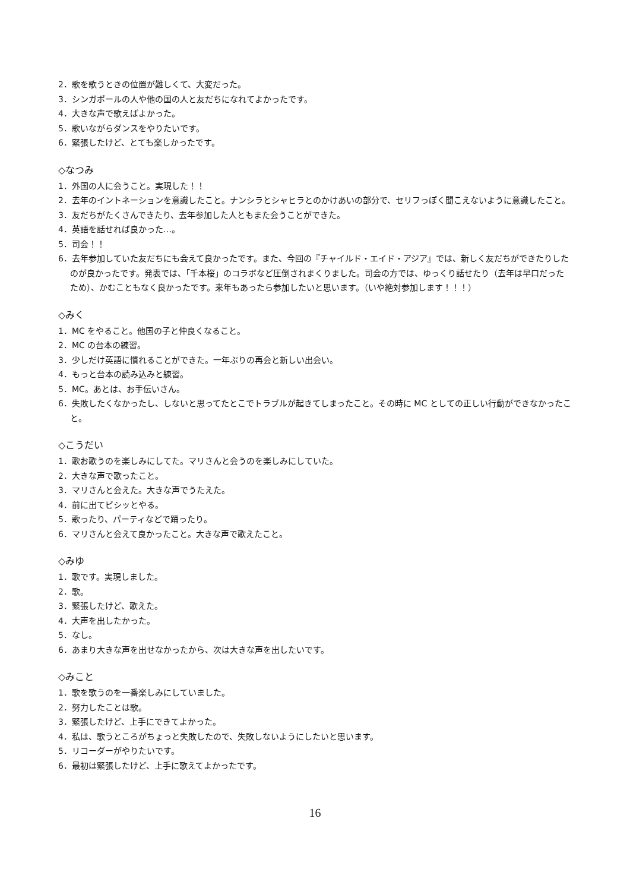2．歌を歌うときの位置が難しくて、大変だった。
3．シンガポールの人や他の国の人と友だちになれてよかったです。
4．大きな声で歌えばよかった。
5．歌いながらダンスをやりたいです。
6．緊張したけど、とても楽しかったです。
◇なつみ
1．外国の人に会うこと。実現した！！
2．去年のイントネーションを意識したこと。ナンシラとシャヒラとのかけあいの部分で、セリフっぽく聞こえないように意識したこと。
3．友だちがたくさんできたり、去年参加した人ともまた会うことができた。
4．英語を話せれば良かった…。
5．司会！！
6．去年参加していた友だちにも会えて良かったです。また、今回の『チャイルド・エイド・アジア』では、新しく友だちができたりしたのが良かったです。発表では、「千本桜」のコラボなど圧倒されまくりました。司会の方では、ゆっくり話せたり（去年は早口だったため）、かむこともなく良かったです。来年もあったら参加したいと思います。（いや絶対参加します！！！）
◇みく
1．MC をやること。他国の子と仲良くなること。
2．MC の台本の練習。
3．少しだけ英語に慣れることができた。一年ぶりの再会と新しい出会い。
4．もっと台本の読み込みと練習。
5．MC。あとは、お手伝いさん。
6．失敗したくなかったし、しないと思ってたとこでトラブルが起きてしまったこと。その時に MC としての正しい行動ができなかったこと。
◇こうだい
1．歌お歌うのを楽しみにしてた。マリさんと会うのを楽しみにしていた。
2．大きな声で歌ったこと。
3．マリさんと会えた。大きな声でうたえた。
4．前に出てビシッとやる。
5．歌ったり、パーティなどで踊ったり。
6．マリさんと会えて良かったこと。大きな声で歌えたこと。
◇みゆ
1．歌です。実現しました。
2．歌。
3．緊張したけど、歌えた。
4．大声を出したかった。
5．なし。
6．あまり大きな声を出せなかったから、次は大きな声を出したいです。
◇みこと
1．歌を歌うのを一番楽しみにしていました。
2．努力したことは歌。
3．緊張したけど、上手にできてよかった。
4．私は、歌うところがちょっと失敗したので、失敗しないようにしたいと思います。
5．リコーダーがやりたいです。
6．最初は緊張したけど、上手に歌えてよかったです。
16